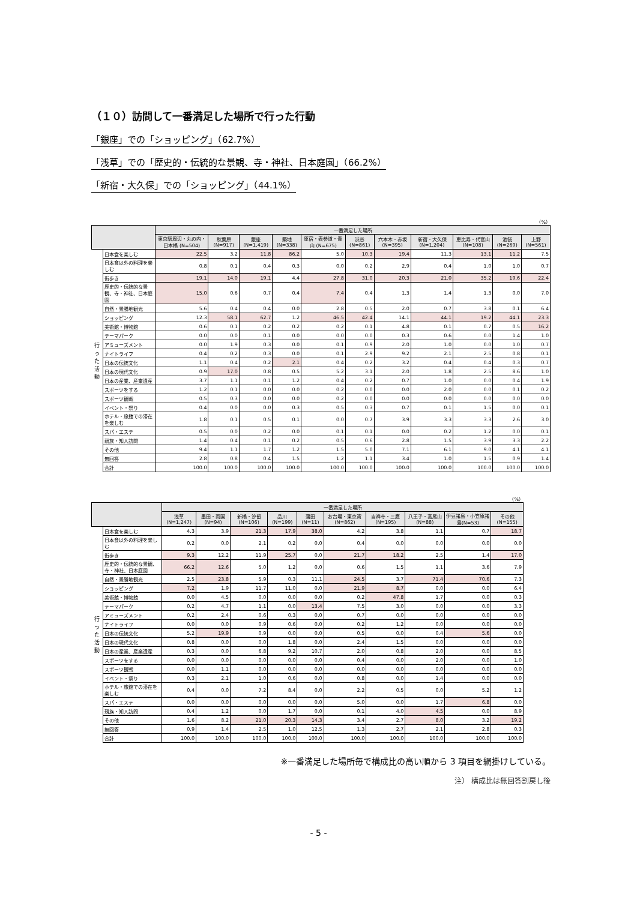（１０）訪問して一番満足した場所で行った行動
「銀座」での「ショッピング」（62.7%）
「浅草」での「歴史的・伝統的な景観、寺・神社、日本庭園」（66.2%）
「新宿・大久保」での「ショッピング」（44.1%）
（%）
| | | 一番満足した場所 | | | | | | | | | | |
| --- | --- | --- | --- | --- | --- | --- | --- | --- | --- | --- | --- | --- |
| | | 東京駅周辺・丸の内・日本橋 (N=504) | 秋葉原 (N=917) | 銀座 (N=1,419) | 築地 (N=338) | 原宿・表参道・青山 (N=675) | 渋谷 (N=861) | 六本木・赤坂(N=395) | 新宿・大久保 (N=1,204) | 恵比寿・代官山 (N=108) | 池袋 (N=269) | 上野 (N=561) |
| 行 っ た 活 動 | 日本食を楽しむ | 22.5 | 3.2 | 11.8 | 86.2 | 5.0 | 10.3 | 19.4 | 11.3 | 13.1 | 11.2 | 7.5 |
| | 日本食以外の料理を楽しむ | 0.8 | 0.1 | 0.4 | 0.3 | 0.0 | 0.2 | 2.9 | 0.4 | 1.0 | 1.0 | 0.7 |
| | 街歩き | 19.1 | 14.0 | 19.1 | 4.4 | 27.8 | 31.0 | 20.3 | 21.0 | 35.2 | 19.6 | 22.4 |
| | 歴史的・伝統的な景観、寺・神社、日本庭園 | 15.0 | 0.6 | 0.7 | 0.4 | 7.4 | 0.4 | 1.3 | 1.4 | 1.3 | 0.0 | 7.0 |
| | 自然・景勝地観光 | 5.6 | 0.4 | 0.4 | 0.0 | 2.8 | 0.5 | 2.0 | 0.7 | 3.8 | 0.1 | 6.4 |
| | ショッピング | 12.3 | 58.1 | 62.7 | 1.2 | 46.5 | 42.4 | 14.1 | 44.1 | 19.2 | 44.1 | 23.3 |
| | 美術館・博物館 | 0.6 | 0.1 | 0.2 | 0.2 | 0.2 | 0.1 | 4.8 | 0.1 | 0.7 | 0.5 | 16.2 |
| | テーマパーク | 0.0 | 0.0 | 0.1 | 0.0 | 0.0 | 0.0 | 0.3 | 0.6 | 0.0 | 1.4 | 1.0 |
| | アミューズメント | 0.0 | 1.9 | 0.3 | 0.0 | 0.1 | 0.9 | 2.0 | 1.0 | 0.0 | 1.0 | 0.7 |
| | ナイトライフ | 0.4 | 0.2 | 0.3 | 0.0 | 0.1 | 2.9 | 9.2 | 2.1 | 2.5 | 0.8 | 0.1 |
| | 日本の伝統文化 | 1.1 | 0.4 | 0.2 | 2.1 | 0.4 | 0.2 | 3.2 | 0.4 | 0.4 | 0.3 | 0.7 |
| | 日本の現代文化 | 0.9 | 17.0 | 0.8 | 0.5 | 5.2 | 3.1 | 2.0 | 1.8 | 2.5 | 8.6 | 1.0 |
| | 日本の産業、産業遺産 | 3.7 | 1.1 | 0.1 | 1.2 | 0.4 | 0.2 | 0.7 | 1.0 | 0.0 | 0.4 | 1.9 |
| | スポーツをする | 1.2 | 0.1 | 0.0 | 0.0 | 0.2 | 0.0 | 0.0 | 2.0 | 0.0 | 0.1 | 0.2 |
| | スポーツ観戦 | 0.5 | 0.3 | 0.0 | 0.0 | 0.2 | 0.0 | 0.0 | 0.0 | 0.0 | 0.0 | 0.0 |
| | イベント・祭り | 0.4 | 0.0 | 0.0 | 0.3 | 0.5 | 0.3 | 0.7 | 0.1 | 1.5 | 0.0 | 0.1 |
| | ホテル・旅館での滞在を楽しむ | 1.8 | 0.1 | 0.5 | 0.1 | 0.0 | 0.7 | 3.9 | 3.3 | 3.3 | 2.6 | 3.0 |
| | スパ・エステ | 0.5 | 0.0 | 0.2 | 0.0 | 0.1 | 0.1 | 0.0 | 0.2 | 1.2 | 0.0 | 0.1 |
| | 親族・知人訪問 | 1.4 | 0.4 | 0.1 | 0.2 | 0.5 | 0.6 | 2.8 | 1.5 | 3.9 | 3.3 | 2.2 |
| | その他 | 9.4 | 1.1 | 1.7 | 1.2 | 1.5 | 5.0 | 7.1 | 6.1 | 9.0 | 4.1 | 4.1 |
| | 無回答 | 2.8 | 0.8 | 0.4 | 1.5 | 1.2 | 1.1 | 3.4 | 1.0 | 1.5 | 0.9 | 1.4 |
| | 合計 | 100.0 | 100.0 | 100.0 | 100.0 | 100.0 | 100.0 | 100.0 | 100.0 | 100.0 | 100.0 | 100.0 |
（%）
| | | 一番満足した場所 | | | | | | | | | |
| --- | --- | --- | --- | --- | --- | --- | --- | --- | --- | --- | --- |
| | | 浅草 (N=1,247) | 墨田・両国 (N=94) | 新橋・汐留 (N=106) | 品川 (N=199) | 蒲田 (N=11) | お台場・東京湾 (N=862) | 吉祥寺・三鷹(N=195) | 八王子・高尾山 (N=88) | 伊豆諸島・小笠原諸島(N=53) | その他 (N=155) |
| 行 っ た 活 動 | 日本食を楽しむ | 4.3 | 3.9 | 21.3 | 17.9 | 38.0 | 4.2 | 3.8 | 1.1 | 0.7 | 18.7 |
| | 日本食以外の料理を楽しむ | 0.2 | 0.0 | 2.1 | 0.2 | 0.0 | 0.4 | 0.0 | 0.0 | 0.0 | 0.0 |
| | 街歩き | 9.3 | 12.2 | 11.9 | 25.7 | 0.0 | 21.7 | 18.2 | 2.5 | 1.4 | 17.0 |
| | 歴史的・伝統的な景観、寺・神社、日本庭園 | 66.2 | 12.6 | 5.0 | 1.2 | 0.0 | 0.6 | 1.5 | 1.1 | 3.6 | 7.9 |
| | 自然・景勝地観光 | 2.5 | 23.8 | 5.9 | 0.3 | 11.1 | 24.5 | 3.7 | 71.4 | 70.6 | 7.3 |
| | ショッピング | 7.2 | 1.9 | 11.7 | 11.0 | 0.0 | 21.9 | 8.7 | 0.0 | 0.0 | 6.4 |
| | 美術館・博物館 | 0.0 | 4.5 | 0.0 | 0.0 | 0.0 | 0.2 | 47.8 | 1.7 | 0.0 | 0.3 |
| | テーマパーク | 0.2 | 4.7 | 1.1 | 0.0 | 13.4 | 7.5 | 3.0 | 0.0 | 0.0 | 3.3 |
| | アミューズメント | 0.2 | 2.4 | 0.6 | 0.3 | 0.0 | 0.7 | 0.0 | 0.0 | 0.0 | 0.0 |
| | ナイトライフ | 0.0 | 0.0 | 0.9 | 0.6 | 0.0 | 0.2 | 1.2 | 0.0 | 0.0 | 0.0 |
| | 日本の伝統文化 | 5.2 | 19.9 | 0.9 | 0.0 | 0.0 | 0.5 | 0.0 | 0.4 | 5.6 | 0.0 |
| | 日本の現代文化 | 0.8 | 0.0 | 0.0 | 1.8 | 0.0 | 2.4 | 1.5 | 0.0 | 0.0 | 0.0 |
| | 日本の産業、産業遺産 | 0.3 | 0.0 | 6.8 | 9.2 | 10.7 | 2.0 | 0.8 | 2.0 | 0.0 | 8.5 |
| | スポーツをする | 0.0 | 0.0 | 0.0 | 0.0 | 0.0 | 0.4 | 0.0 | 2.0 | 0.0 | 1.0 |
| | スポーツ観戦 | 0.0 | 1.1 | 0.0 | 0.0 | 0.0 | 0.0 | 0.0 | 0.0 | 0.0 | 0.0 |
| | イベント・祭り | 0.3 | 2.1 | 1.0 | 0.6 | 0.0 | 0.8 | 0.0 | 1.4 | 0.0 | 0.0 |
| | ホテル・旅館での滞在を楽しむ | 0.4 | 0.0 | 7.2 | 8.4 | 0.0 | 2.2 | 0.5 | 0.0 | 5.2 | 1.2 |
| | スパ・エステ | 0.0 | 0.0 | 0.0 | 0.0 | 0.0 | 5.0 | 0.0 | 1.7 | 6.8 | 0.0 |
| | 親族・知人訪問 | 0.4 | 1.2 | 0.0 | 1.7 | 0.0 | 0.1 | 4.0 | 4.5 | 0.0 | 8.9 |
| | その他 | 1.6 | 8.2 | 21.0 | 20.3 | 14.3 | 3.4 | 2.7 | 8.0 | 3.2 | 19.2 |
| | 無回答 | 0.9 | 1.4 | 2.5 | 1.0 | 12.5 | 1.3 | 2.7 | 2.1 | 2.8 | 0.3 |
| | 合計 | 100.0 | 100.0 | 100.0 | 100.0 | 100.0 | 100.0 | 100.0 | 100.0 | 100.0 | 100.0 |
※一番満足した場所毎で構成比の高い順から 3 項目を網掛けしている。
注） 構成比は無回答割戻し後
- 5 -